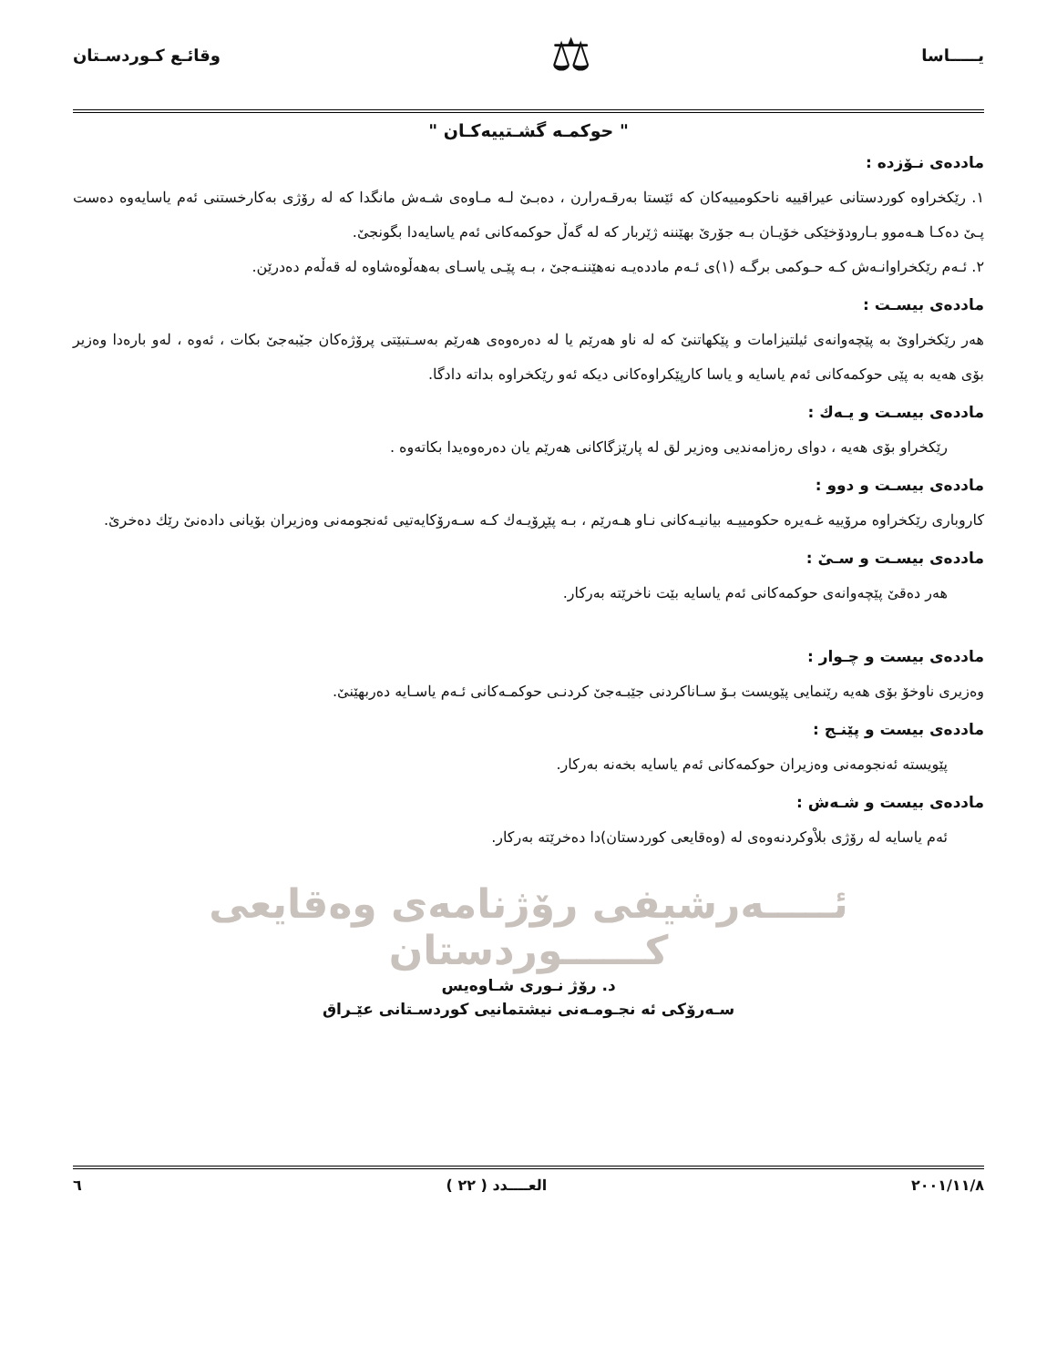يـــــاسا ⚖ وقائـع كـوردسـتان
" حوكمـه گشـتييه‌كـان "
مادده‌ی نـۆزده :
١. رێكخراوه كوردستانی عیراقییه ناحكومییه‌كان كه ئێستا به‌رقـه‌رارن ، ده‌بـیٚ لـه مـاوه‌ی شـه‌ش مانگدا كه له رۆژی به‌كارخستنی ئه‌م یاسایه‌وه ده‌ست پـیٚ ده‌كـا هـه‌موو بـارودۆخێكی خۆیـان بـه جۆرێ بهێننه ژێربار كه له گه‌ڵ حوكمه‌كانی ئه‌م یاسایه‌دا بگونجیٚ.
٢. ئـه‌م رێكخراوانـه‌ش كـه حـوكمی برگـه (١)ی ئـه‌م مادده‌یـه نه‌هێننـه‌جیٚ ، بـه پێـی یاسـای به‌هه‌ڵوه‌شاوه له قه‌ڵه‌م ده‌درێن.
مادده‌ی بیسـت :
هه‌ر رێكخراویٚ به پێچه‌وانه‌ی ئیلتیزامات و پێكهاتنیٚ كه له ناو هه‌رێم یا له ده‌ره‌وه‌ی هه‌رێم به‌سـتبێتی پرۆژه‌كان جیٚبه‌جیٚ بكات ، ئه‌وه ، له‌و باره‌دا وه‌زیر بۆی هه‌یه به پێی حوكمه‌كانی ئه‌م یاسایه و یاسا كارپێكراوه‌كانی دیكه ئه‌و رێكخراوه بداته دادگا.
مادده‌ی بیسـت و یـه‌ك :
رێكخراو بۆی هه‌یه ، دوای ره‌زامه‌ندیی وه‌زیر لق له پارێزگاكانی هه‌رێم یان ده‌ره‌وه‌یدا بكاته‌وه .
مادده‌ی بیسـت و دوو :
كاروباری رێكخراوه مرۆییه غـه‌یره حكومییـه بیانیـه‌كانی نـاو هـه‌رێم ، بـه پێڕۆیـه‌ك كـه سـه‌رۆكایه‌تیی ئه‌نجومه‌نی وه‌زیران بۆیانی داده‌نیٚ رێك ده‌خریٚ.
مادده‌ی بیسـت و سـیٚ :
هه‌ر ده‌قیٚ پێچه‌وانه‌ی حوكمه‌كانی ئه‌م یاسایه بێت ناخرێته به‌ركار.
مادده‌ی بیست و چـوار :
وه‌زیری ناوخۆ بۆی هه‌یه رێنمایی پێویست بـۆ سـاناكردنی جێبـه‌جیٚ كردنـی حوكمـه‌كانی ئـه‌م یاسـایه ده‌ربهێنیٚ.
مادده‌ی بیست و پێنـج :
پێویسته ئه‌نجومه‌نی وه‌زیران حوكمه‌كانی ئه‌م یاسایه بخه‌نه به‌ركار.
مادده‌ی بیست و شـه‌ش :
ئه‌م یاسایه له رۆژی بلاْوكردنه‌وه‌ی له (وه‌قایعی كوردستان)دا ده‌خرێته به‌ركار.
ئـــــه‌رشیفی رۆژنامه‌ی وه‌قایعی كــــــوردستان
د. رۆژ نـوری شـاوه‌یس
سـه‌رۆكی ئه نجـومـه‌نی نیشتمانیی كوردسـتانی عێـراق
٢٠٠١/١١/٨ العــــدد ( ٢٢ ) ٦